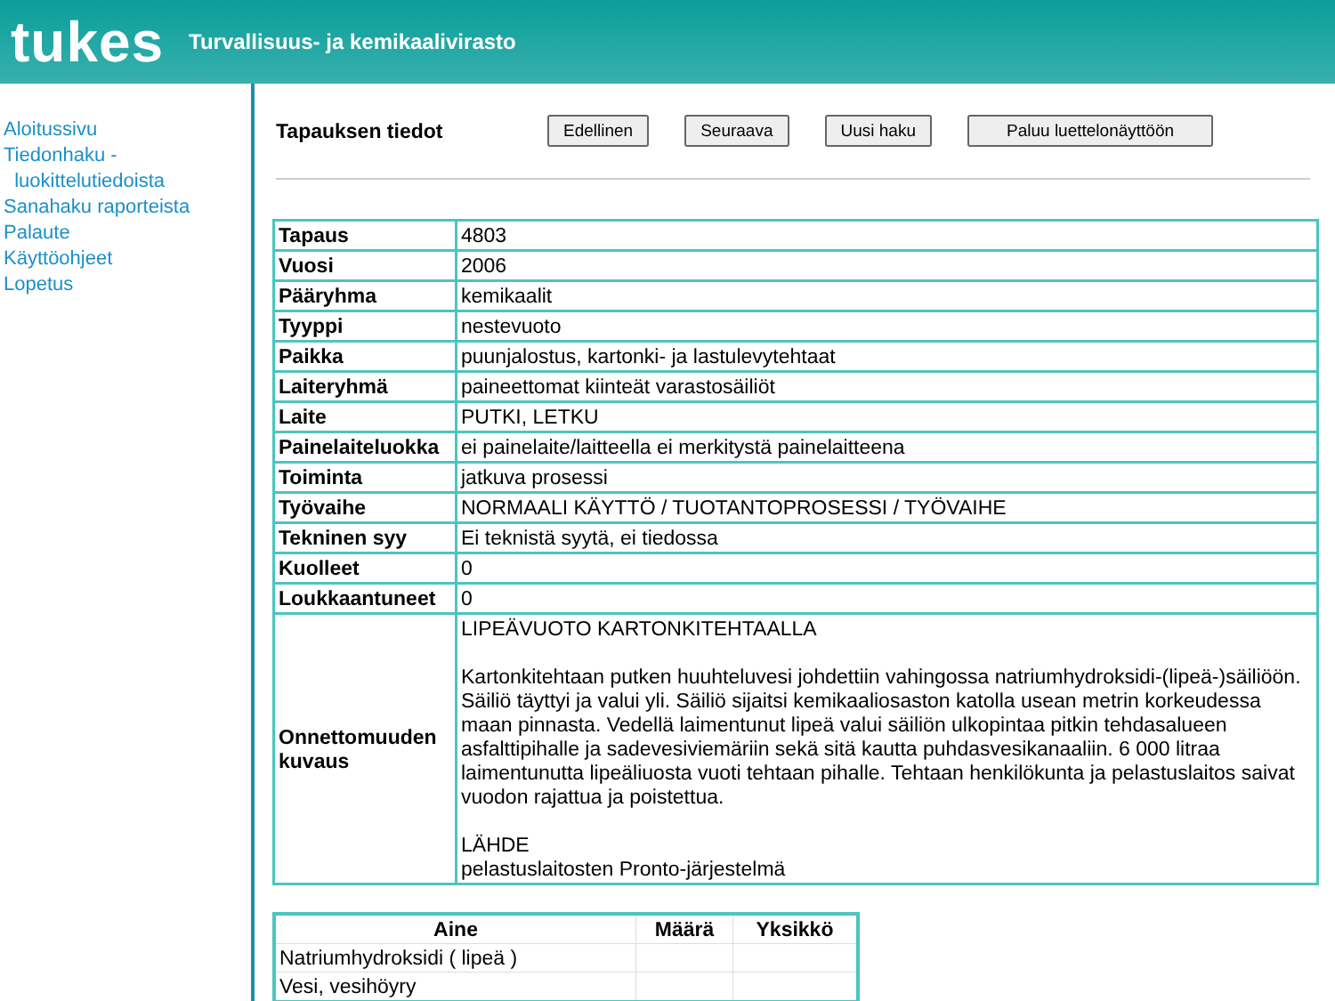tukes
Turvallisuus- ja kemikaalivirasto
Aloitussivu
Tiedonhaku -
luokittelutiedoista
Sanahaku raporteista
Palaute
Käyttöohjeet
Lopetus
Tapauksen tiedot Edellinen Seuraava Uusi haku Paluu luettelonäyttöön
| Tapaus | 4803 |
| Vuosi | 2006 |
| Pääryhma | kemikaalit |
| Tyyppi | nestevuoto |
| Paikka | puunjalostus, kartonki- ja lastulevytehtaat |
| Laiteryhmä | paineettomat kiinteät varastosäiliöt |
| Laite | PUTKI, LETKU |
| Painelaiteluokka | ei painelaite/laitteella ei merkitystä painelaitteena |
| Toiminta | jatkuva prosessi |
| Työvaihe | NORMAALI KÄYTTÖ / TUOTANTOPROSESSI / TYÖVAIHE |
| Tekninen syy | Ei teknistä syytä, ei tiedossa |
| Kuolleet | 0 |
| Loukkaantuneet | 0 |
| Onnettomuuden kuvaus | LIPEÄVUOTO KARTONKITEHTAALLA Kartonkitehtaan putken huuhteluvesi johdettiin vahingossa natriumhydroksidi-(lipeä-)säiliöön. Säiliö täyttyi ja valui yli. Säiliö sijaitsi kemikaaliosaston katolla usean metrin korkeudessa maan pinnasta. Vedellä laimentunut lipeä valui säiliön ulkopintaa pitkin tehdasalueen asfalttipihalle ja sadevesiviemäriin sekä sitä kautta puhdasvesikanaaliin. 6 000 litraa laimentunutta lipeäliuosta vuoti tehtaan pihalle. Tehtaan henkilökunta ja pelastuslaitos saivat vuodon rajattua ja poistettua. LÄHDE pelastuslaitosten Pronto-järjestelmä |
| Aine | Määrä | Yksikkö |
| --- | --- | --- |
| Natriumhydroksidi ( lipeä ) | | |
| Vesi, vesihöyry | | |